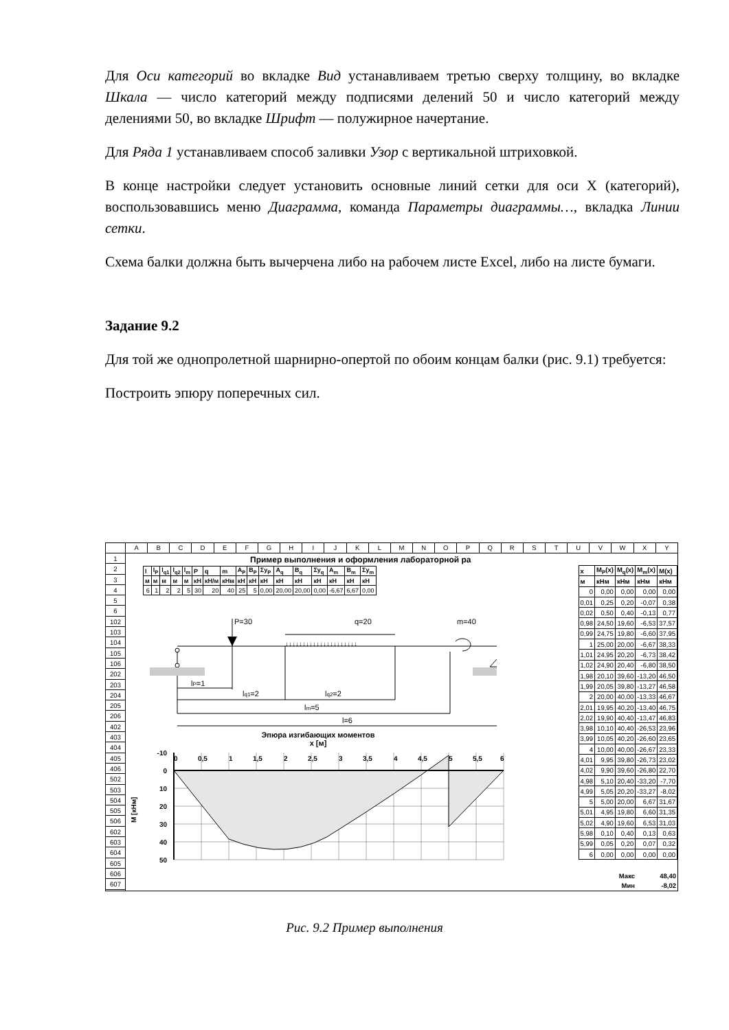Для Оси категорий во вкладке Вид устанавливаем третью сверху толщину, во вкладке Шкала — число категорий между подписями делений 50 и число категорий между делениями 50, во вкладке Шрифт — полужирное начертание.
Для Ряда 1 устанавливаем способ заливки Узор с вертикальной штриховкой.
В конце настройки следует установить основные линий сетки для оси X (категорий), воспользовавшись меню Диаграмма, команда Параметры диаграммы…, вкладка Линии сетки.
Схема балки должна быть вычерчена либо на рабочем листе Excel, либо на листе бумаги.
Задание 9.2
Для той же однопролетной шарнирно-опертой по обоим концам балки (рис. 9.1) требуется:
Построить эпюру поперечных сил.
ABCDEFGHIJKLMNOPQRSTUVWXY
1
2
3
4
5
6
102
103
104
105
106
202
203
204
205
206
402
403
404
405
406
502
503
504
505
506
602
603
604
605
606
607
Пример выполнения и оформления лабораторной ра
| l | l<sub>P</sub> | l<sub>q1</sub> | l<sub>q2</sub> | l<sub>m</sub> | P | q | m | A<sub>P</sub> | B<sub>P</sub> | Σy<sub>P</sub> | A<sub>q</sub> | B<sub>q</sub> | Σy<sub>q</sub> | A<sub>m</sub> | B<sub>m</sub> | Σy<sub>m</sub> |
| --- | --- | --- | --- | --- | --- | --- | --- | --- | --- | --- | --- | --- | --- | --- | --- | --- |
| м | м | м | м | м | кН | кН/м | кНм | кН | кН | кН | кН | кН | кН | кН | кН | кН |
| 6 | 1 | 2 | 2 | 5 | 30 | 20 | 40 | 25 | 5 | 0,00 | 20,00 | 20,00 | 0,00 | -6,67 | 6,67 | 0,00 |
P=30
q=20
m=40
↓↓↓↓↓↓↓↓↓↓↓↓↓↓↓↓↓↓↓↓↓
lP=1
lq1=2
lq2=2
lm=5
l=6
Эпюра изгибающих моментов
x [м]
М [кНм]
-10
0
10
20
30
40
50
0
0,5
1
1,5
2
2,5
3
3,5
4
4,5
5
5,5
6
| x | M<sub>P</sub>(x) | M<sub>q</sub>(x) | M<sub>m</sub>(x) | M(x) |
| --- | --- | --- | --- | --- |
| м | кНм | кНм | кНм | кНм |
| 0 | 0,00 | 0,00 | 0,00 | 0,00 |
| 0,01 | 0,25 | 0,20 | -0,07 | 0,38 |
| 0,02 | 0,50 | 0,40 | -0,13 | 0,77 |
| 0,98 | 24,50 | 19,60 | -6,53 | 37,57 |
| 0,99 | 24,75 | 19,80 | -6,60 | 37,95 |
| 1 | 25,00 | 20,00 | -6,67 | 38,33 |
| 1,01 | 24,95 | 20,20 | -6,73 | 38,42 |
| 1,02 | 24,90 | 20,40 | -6,80 | 38,50 |
| 1,98 | 20,10 | 39,60 | -13,20 | 46,50 |
| 1,99 | 20,05 | 39,80 | -13,27 | 46,58 |
| 2 | 20,00 | 40,00 | -13,33 | 46,67 |
| 2,01 | 19,95 | 40,20 | -13,40 | 46,75 |
| 2,02 | 19,90 | 40,40 | -13,47 | 46,83 |
| 3,98 | 10,10 | 40,40 | -26,53 | 23,96 |
| 3,99 | 10,05 | 40,20 | -26,60 | 23,65 |
| 4 | 10,00 | 40,00 | -26,67 | 23,33 |
| 4,01 | 9,95 | 39,80 | -26,73 | 23,02 |
| 4,02 | 9,90 | 39,60 | -26,80 | 22,70 |
| 4,98 | 5,10 | 20,40 | -33,20 | -7,70 |
| 4,99 | 5,05 | 20,20 | -33,27 | -8,02 |
| 5 | 5,00 | 20,00 | 6,67 | 31,67 |
| 5,01 | 4,95 | 19,80 | 6,60 | 31,35 |
| 5,02 | 4,90 | 19,60 | 6,53 | 31,03 |
| 5,98 | 0,10 | 0,40 | 0,13 | 0,63 |
| 5,99 | 0,05 | 0,20 | 0,07 | 0,32 |
| 6 | 0,00 | 0,00 | 0,00 | 0,00 |
| | | | Макс | 48,40 |
| | | | Мин | -8,02 |
Рис. 9.2 Пример выполнения